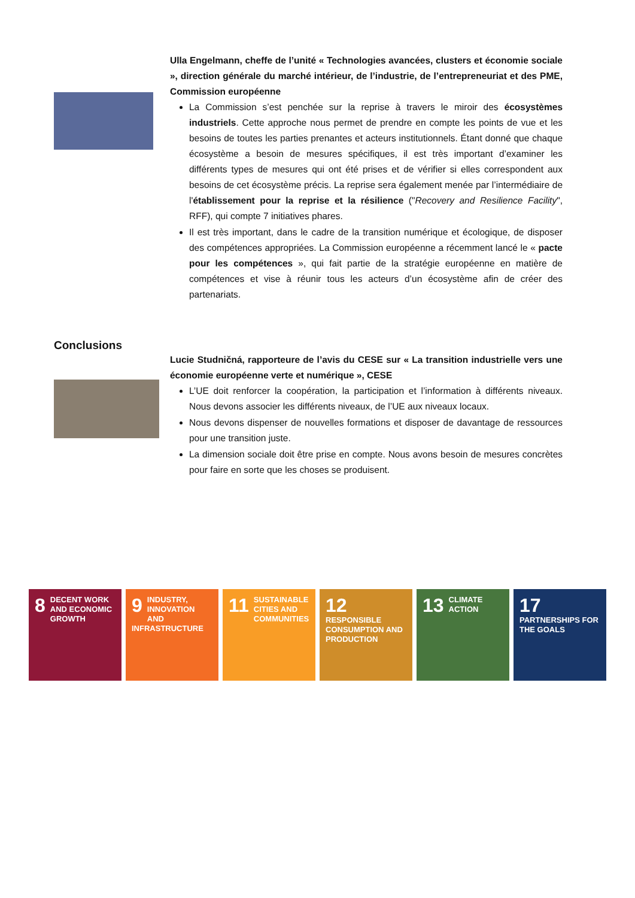Ulla Engelmann, cheffe de l’unité « Technologies avancées, clusters et économie sociale », direction générale du marché intérieur, de l’industrie, de l’entrepreneuriat et des PME, Commission européenne
La Commission s’est penchée sur la reprise à travers le miroir des écosystèmes industriels. Cette approche nous permet de prendre en compte les points de vue et les besoins de toutes les parties prenantes et acteurs institutionnels. Étant donné que chaque écosystème a besoin de mesures spécifiques, il est très important d’examiner les différents types de mesures qui ont été prises et de vérifier si elles correspondent aux besoins de cet écosystème précis. La reprise sera également menée par l’intermédiaire de l'établissement pour la reprise et la résilience ("Recovery and Resilience Facility", RFF), qui compte 7 initiatives phares.
Il est très important, dans le cadre de la transition numérique et écologique, de disposer des compétences appropriées. La Commission européenne a récemment lancé le « pacte pour les compétences », qui fait partie de la stratégie européenne en matière de compétences et vise à réunir tous les acteurs d’un écosystème afin de créer des partenariats.
Conclusions
Lucie Studničná, rapporteure de l’avis du CESE sur « La transition industrielle vers une économie européenne verte et numérique », CESE
L’UE doit renforcer la coopération, la participation et l’information à différents niveaux. Nous devons associer les différents niveaux, de l’UE aux niveaux locaux.
Nous devons dispenser de nouvelles formations et disposer de davantage de ressources pour une transition juste.
La dimension sociale doit être prise en compte. Nous avons besoin de mesures concrètes pour faire en sorte que les choses se produisent.
8 DECENT WORK AND ECONOMIC GROWTH
9 INDUSTRY, INNOVATION AND INFRASTRUCTURE
11 SUSTAINABLE CITIES AND COMMUNITIES
12 RESPONSIBLE CONSUMPTION AND PRODUCTION
13 CLIMATE ACTION
17 PARTNERSHIPS FOR THE GOALS